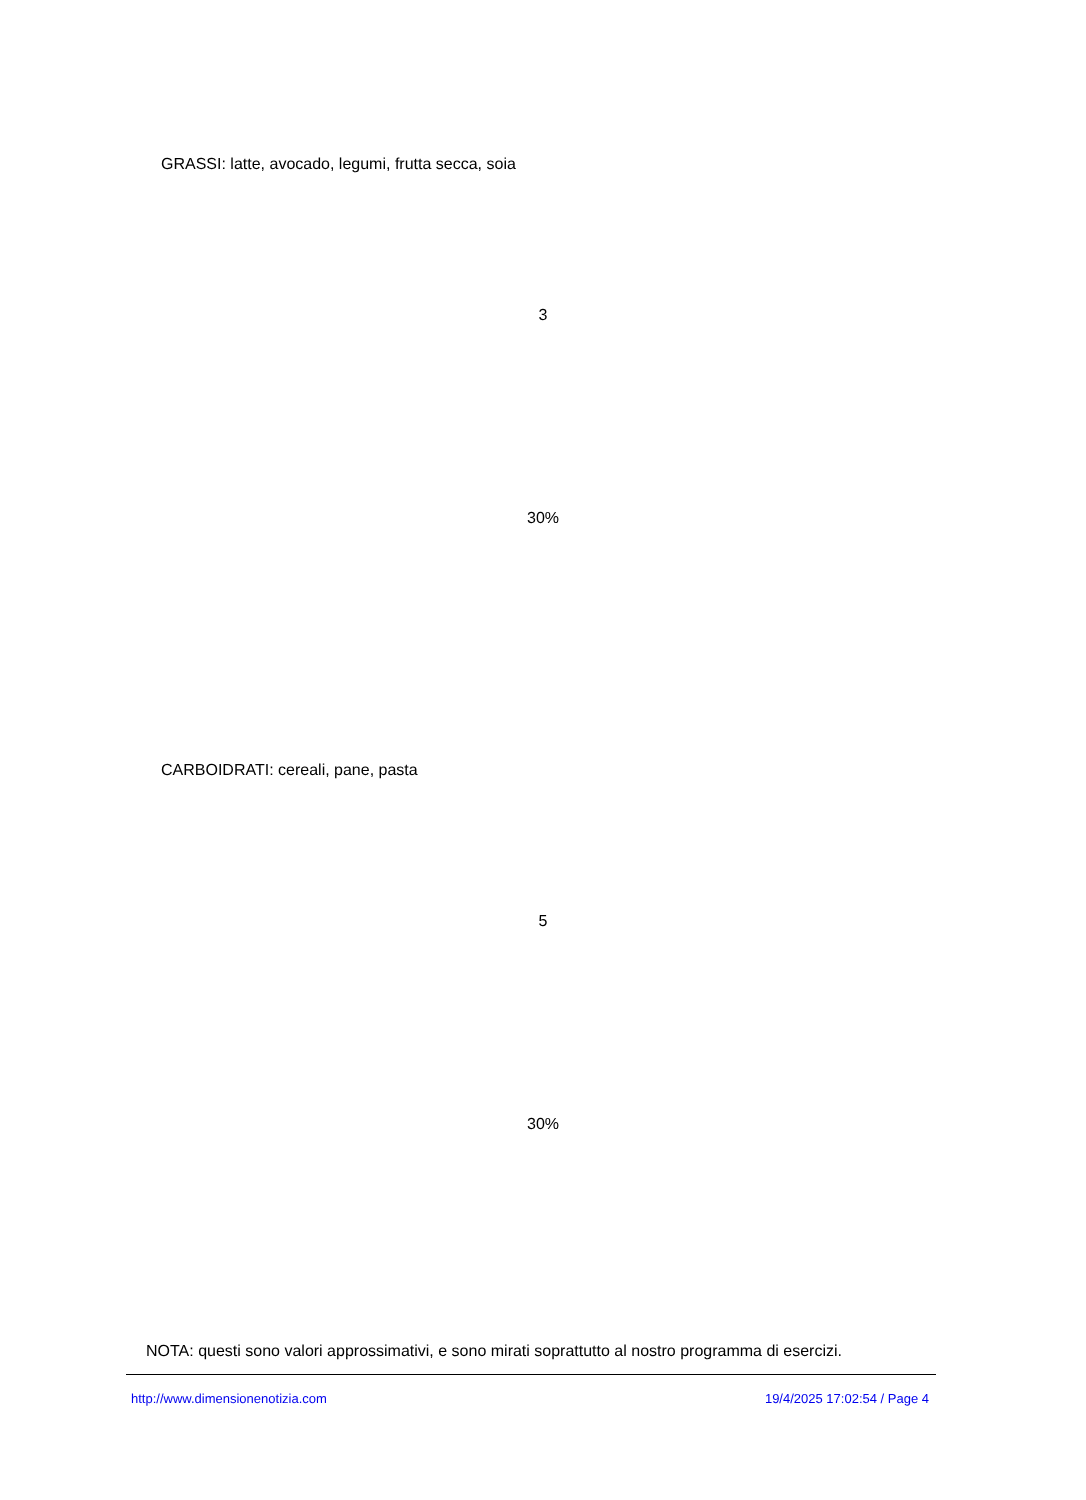GRASSI: latte, avocado, legumi, frutta secca, soia
3
30%
CARBOIDRATI: cereali, pane, pasta
5
30%
NOTA: questi sono valori approssimativi, e sono mirati soprattutto al nostro programma di esercizi.
http://www.dimensionenotizia.com 19/4/2025 17:02:54 / Page 4